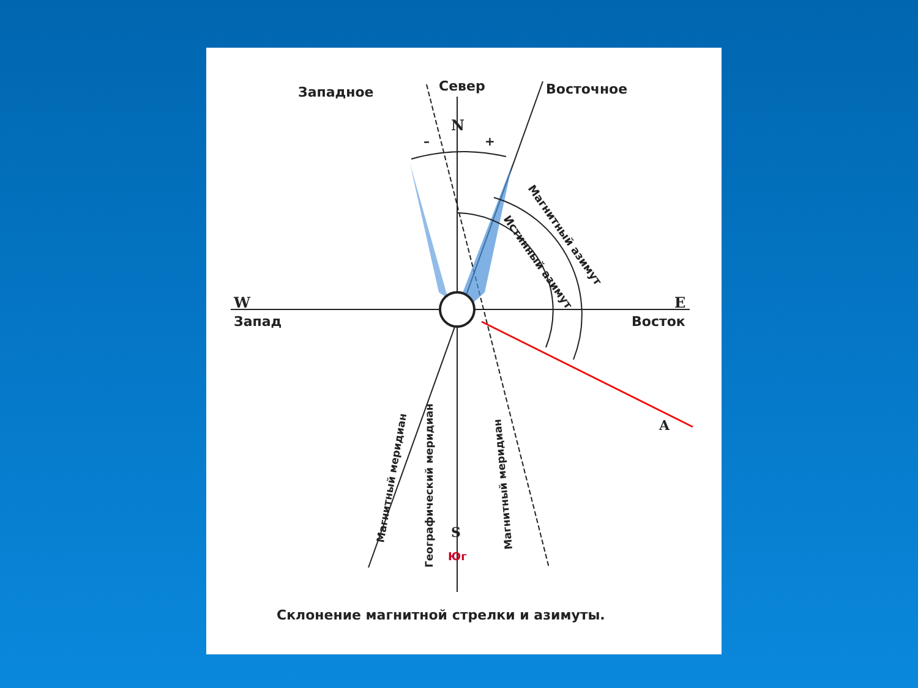Западное
Север
Восточное
N
–
+
W
Запад
E
Восток
A
S
Юг
Магнитный азимут
Истинный азимут
Магнитный меридиан
Географический меридиан
Магнитный меридиан
Склонение магнитной стрелки и азимуты.